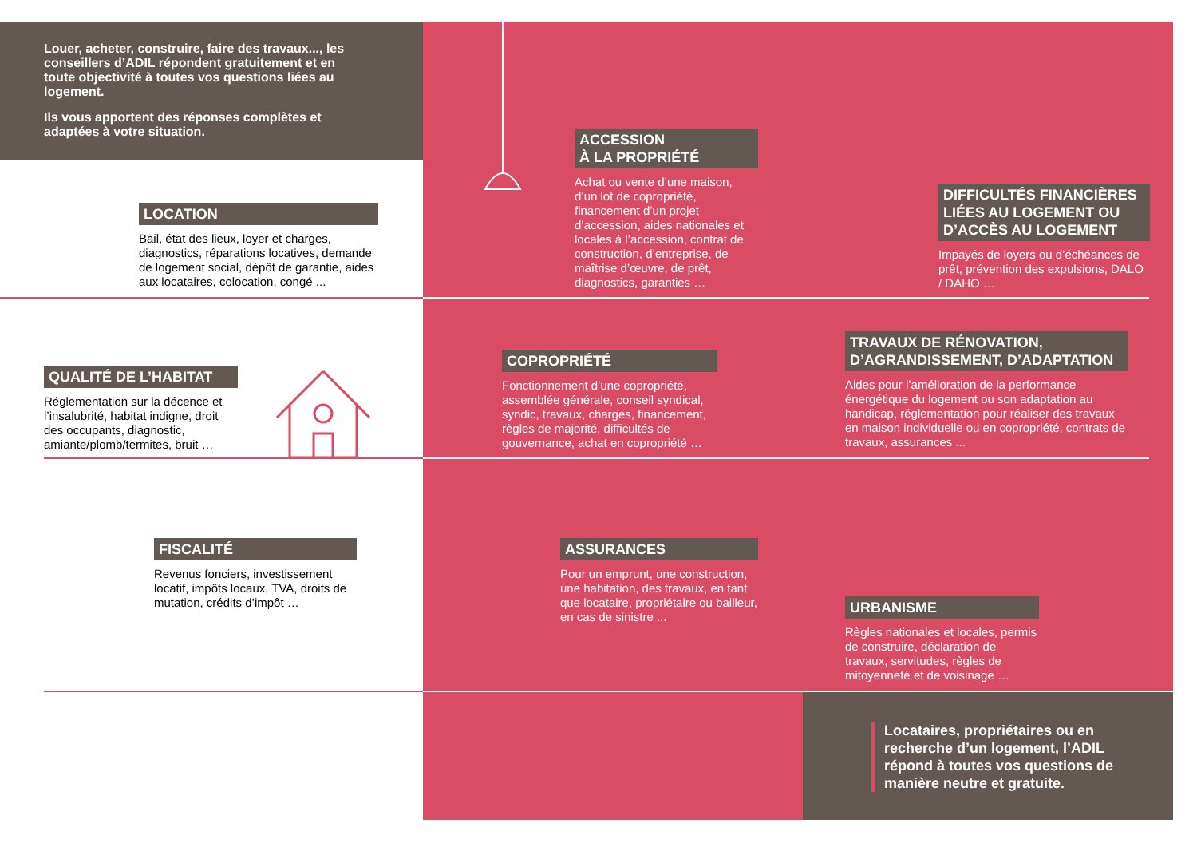Louer, acheter, construire, faire des travaux..., les conseillers d’ADIL répondent gratuitement et en toute objectivité à toutes vos questions liées au logement.
Ils vous apportent des réponses complètes et adaptées à votre situation.
LOCATION
Bail, état des lieux, loyer et charges, diagnostics, réparations locatives, demande de logement social, dépôt de garantie, aides aux locataires, colocation, congé ...
ACCESSION
À LA PROPRIÉTÉ
Achat ou vente d’une maison, d’un lot de copropriété, financement d’un projet d’accession, aides nationales et locales à l’accession, contrat de construction, d’entreprise, de maîtrise d’œuvre, de prêt, diagnostics, garanties …
DIFFICULTÉS FINANCIÈRES LIÉES AU LOGEMENT OU D’ACCÈS AU LOGEMENT
Impayés de loyers ou d’échéances de prêt, prévention des expulsions, DALO / DAHO …
QUALITÉ DE L’HABITAT
Réglementation sur la décence et l’insalubrité, habitat indigne, droit des occupants, diagnostic, amiante/plomb/termites, bruit …
COPROPRIÉTÉ
Fonctionnement d’une copropriété, assemblée générale, conseil syndical, syndic, travaux, charges, financement, règles de majorité, difficultés de gouvernance, achat en copropriété …
TRAVAUX DE RÉNOVATION, D’AGRANDISSEMENT, D’ADAPTATION
Aides pour l’amélioration de la performance énergétique du logement ou son adaptation au handicap, réglementation pour réaliser des travaux en maison individuelle ou en copropriété, contrats de travaux, assurances ...
FISCALITÉ
Revenus fonciers, investissement locatif, impôts locaux, TVA, droits de mutation, crédits d’impôt …
ASSURANCES
Pour un emprunt, une construction, une habitation, des travaux, en tant que locataire, propriétaire ou bailleur, en cas de sinistre ...
URBANISME
Règles nationales et locales, permis de construire, déclaration de travaux, servitudes, règles de mitoyenneté et de voisinage …
Locataires, propriétaires ou en recherche d’un logement, l’ADIL répond à toutes vos questions de manière neutre et gratuite.